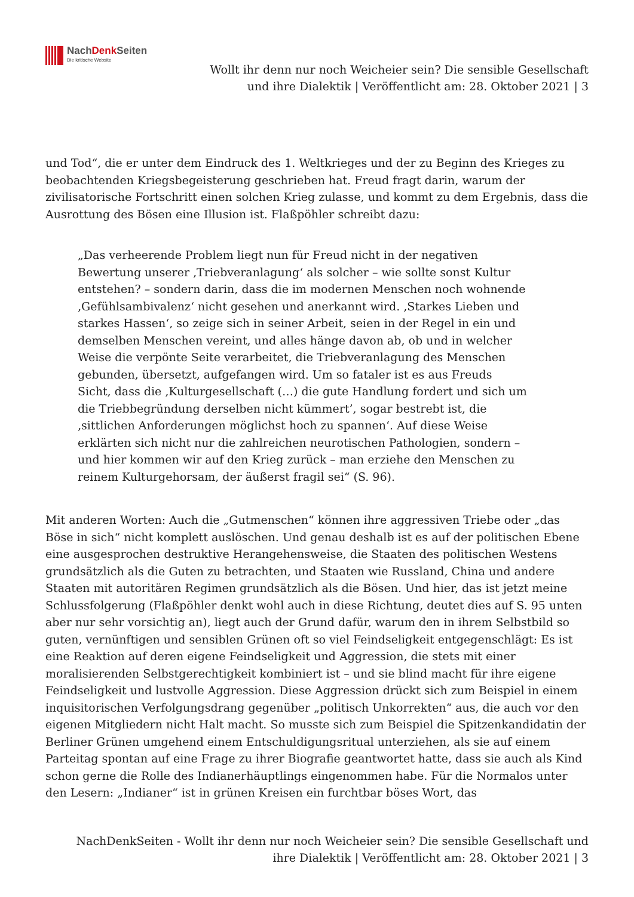NachDenk Seiten
Die kritische Website
Wollt ihr denn nur noch Weicheier sein? Die sensible Gesellschaft
und ihre Dialektik | Veröffentlicht am: 28. Oktober 2021 | 3
und Tod“, die er unter dem Eindruck des 1. Weltkrieges und der zu Beginn des Krieges zu beobachtenden Kriegsbegeisterung geschrieben hat. Freud fragt darin, warum der zivilisatorische Fortschritt einen solchen Krieg zulasse, und kommt zu dem Ergebnis, dass die Ausrottung des Bösen eine Illusion ist. Flaßpöhler schreibt dazu:
„Das verheerende Problem liegt nun für Freud nicht in der negativen Bewertung unserer ‚Triebveranlagung‘ als solcher – wie sollte sonst Kultur entstehen? – sondern darin, dass die im modernen Menschen noch wohnende ‚Gefühlsambivalenz‘ nicht gesehen und anerkannt wird. ‚Starkes Lieben und starkes Hassen‘, so zeige sich in seiner Arbeit, seien in der Regel in ein und demselben Menschen vereint, und alles hänge davon ab, ob und in welcher Weise die verpönte Seite verarbeitet, die Triebveranlagung des Menschen gebunden, übersetzt, aufgefangen wird. Um so fataler ist es aus Freuds Sicht, dass die ‚Kulturgesellschaft (…) die gute Handlung fordert und sich um die Triebbegründung derselben nicht kümmert’, sogar bestrebt ist, die ‚sittlichen Anforderungen möglichst hoch zu spannen‘. Auf diese Weise erklärten sich nicht nur die zahlreichen neurotischen Pathologien, sondern – und hier kommen wir auf den Krieg zurück – man erziehe den Menschen zu reinem Kulturgehorsam, der äußerst fragil sei“ (S. 96).
Mit anderen Worten: Auch die „Gutmenschen“ können ihre aggressiven Triebe oder „das Böse in sich“ nicht komplett auslöschen. Und genau deshalb ist es auf der politischen Ebene eine ausgesprochen destruktive Herangehensweise, die Staaten des politischen Westens grundsätzlich als die Guten zu betrachten, und Staaten wie Russland, China und andere Staaten mit autoritären Regimen grundsätzlich als die Bösen. Und hier, das ist jetzt meine Schlussfolgerung (Flaßpöhler denkt wohl auch in diese Richtung, deutet dies auf S. 95 unten aber nur sehr vorsichtig an), liegt auch der Grund dafür, warum den in ihrem Selbstbild so guten, vernünftigen und sensiblen Grünen oft so viel Feindseligkeit entgegenschlägt: Es ist eine Reaktion auf deren eigene Feindseligkeit und Aggression, die stets mit einer moralisierenden Selbstgerechtigkeit kombiniert ist – und sie blind macht für ihre eigene Feindseligkeit und lustvolle Aggression. Diese Aggression drückt sich zum Beispiel in einem inquisitorischen Verfolgungsdrang gegenüber „politisch Unkorrekten“ aus, die auch vor den eigenen Mitgliedern nicht Halt macht. So musste sich zum Beispiel die Spitzenkandidatin der Berliner Grünen umgehend einem Entschuldigungsritual unterziehen, als sie auf einem Parteitag spontan auf eine Frage zu ihrer Biografie geantwortet hatte, dass sie auch als Kind schon gerne die Rolle des Indianerhäuptlings eingenommen habe. Für die Normalos unter den Lesern: „Indianer“ ist in grünen Kreisen ein furchtbar böses Wort, das
NachDenkSeiten - Wollt ihr denn nur noch Weicheier sein? Die sensible Gesellschaft und ihre Dialektik | Veröffentlicht am: 28. Oktober 2021 | 3